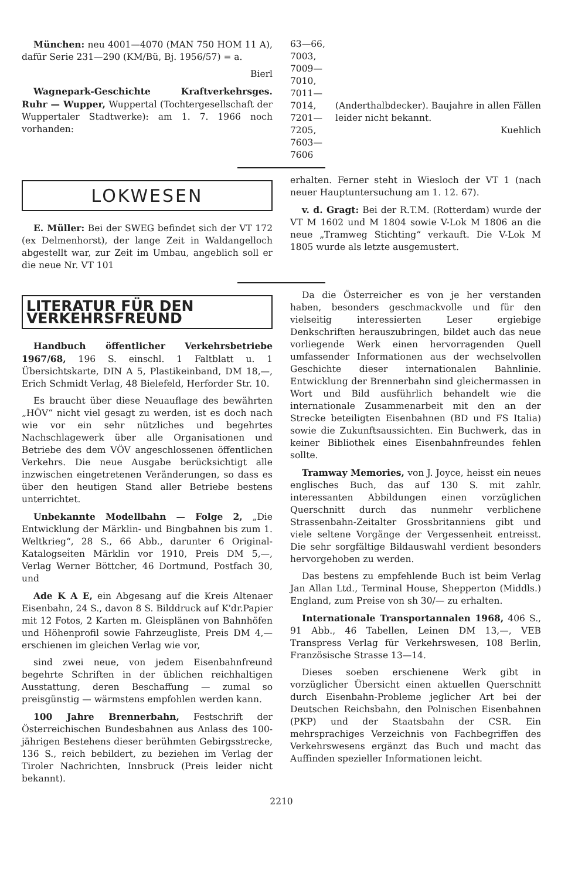München: neu 4001—4070 (MAN 750 HOM 11 A), dafür Serie 231—290 (KM/Bü, Bj. 1956/57) = a.
Bierl
Wagnepark-Geschichte Kraftverkehrsges. Ruhr — Wupper, Wuppertal (Tochtergesellschaft der Wuppertaler Stadtwerke): am 1. 7. 1966 noch vorhanden:
63—66,
7003,
7009—7010,
7011—7014,
7201—7205,
7603—7606
(Anderthalbdecker). Baujahre in allen Fällen leider nicht bekannt.
Kuehlich
LOKWESEN
E. Müller: Bei der SWEG befindet sich der VT 172 (ex Delmenhorst), der lange Zeit in Waldangelloch abgestellt war, zur Zeit im Umbau, angeblich soll er die neue Nr. VT 101
erhalten. Ferner steht in Wiesloch der VT 1 (nach neuer Hauptuntersuchung am 1. 12. 67).
v. d. Gragt: Bei der R.T.M. (Rotterdam) wurde der VT M 1602 und M 1804 sowie V-Lok M 1806 an die neue „Tramweg Stichting“ verkauft. Die V-Lok M 1805 wurde als letzte ausgemustert.
LITERATUR FÜR DEN VERKEHRSFREUND
Handbuch öffentlicher Verkehrsbetriebe 1967/68, 196 S. einschl. 1 Faltblatt u. 1 Übersichtskarte, DIN A 5, Plastikeinband, DM 18,—, Erich Schmidt Verlag, 48 Bielefeld, Herforder Str. 10.
Es braucht über diese Neuauflage des bewährten „HÖV“ nicht viel gesagt zu werden, ist es doch nach wie vor ein sehr nützliches und begehrtes Nachschlagewerk über alle Organisationen und Betriebe des dem VÖV angeschlossenen öffentlichen Verkehrs. Die neue Ausgabe berücksichtigt alle inzwischen eingetretenen Veränderungen, so dass es über den heutigen Stand aller Betriebe bestens unterrichtet.
Unbekannte Modellbahn — Folge 2, „Die Entwicklung der Märklin- und Bingbahnen bis zum 1. Weltkrieg“, 28 S., 66 Abb., darunter 6 Original-Katalogseiten Märklin vor 1910, Preis DM 5,—, Verlag Werner Böttcher, 46 Dortmund, Postfach 30, und
Ade K A E, ein Abgesang auf die Kreis Altenaer Eisenbahn, 24 S., davon 8 S. Bilddruck auf K'dr.Papier mit 12 Fotos, 2 Karten m. Gleisplänen von Bahnhöfen und Höhenprofil sowie Fahrzeugliste, Preis DM 4,— erschienen im gleichen Verlag wie vor,
sind zwei neue, von jedem Eisenbahnfreund begehrte Schriften in der üblichen reichhaltigen Ausstattung, deren Beschaffung — zumal so preisgünstig — wärmstens empfohlen werden kann.
100 Jahre Brennerbahn, Festschrift der Österreichischen Bundesbahnen aus Anlass des 100-jährigen Bestehens dieser berühmten Gebirgsstrecke, 136 S., reich bebildert, zu beziehen im Verlag der Tiroler Nachrichten, Innsbruck (Preis leider nicht bekannt).
Da die Österreicher es von je her verstanden haben, besonders geschmackvolle und für den vielseitig interessierten Leser ergiebige Denkschriften herauszubringen, bildet auch das neue vorliegende Werk einen hervorragenden Quell umfassender Informationen aus der wechselvollen Geschichte dieser internationalen Bahnlinie. Entwicklung der Brennerbahn sind gleichermassen in Wort und Bild ausführlich behandelt wie die internationale Zusammenarbeit mit den an der Strecke beteiligten Eisenbahnen (BD und FS Italia) sowie die Zukunftsaussichten. Ein Buchwerk, das in keiner Bibliothek eines Eisenbahnfreundes fehlen sollte.
Tramway Memories, von J. Joyce, heisst ein neues englisches Buch, das auf 130 S. mit zahlr. interessanten Abbildungen einen vorzüglichen Querschnitt durch das nunmehr verblichene Strassenbahn-Zeitalter Grossbritanniens gibt und viele seltene Vorgänge der Vergessenheit entreisst. Die sehr sorgfältige Bildauswahl verdient besonders hervorgehoben zu werden.
Das bestens zu empfehlende Buch ist beim Verlag Jan Allan Ltd., Terminal House, Shepperton (Middls.) England, zum Preise von sh 30/— zu erhalten.
Internationale Transportannalen 1968, 406 S., 91 Abb., 46 Tabellen, Leinen DM 13,—, VEB Transpress Verlag für Verkehrswesen, 108 Berlin, Französische Strasse 13—14.
Dieses soeben erschienene Werk gibt in vorzüglicher Übersicht einen aktuellen Querschnitt durch Eisenbahn-Probleme jeglicher Art bei der Deutschen Reichsbahn, den Polnischen Eisenbahnen (PKP) und der Staatsbahn der CSR. Ein mehrsprachiges Verzeichnis von Fachbegriffen des Verkehrswesens ergänzt das Buch und macht das Auffinden spezieller Informationen leicht.
2210